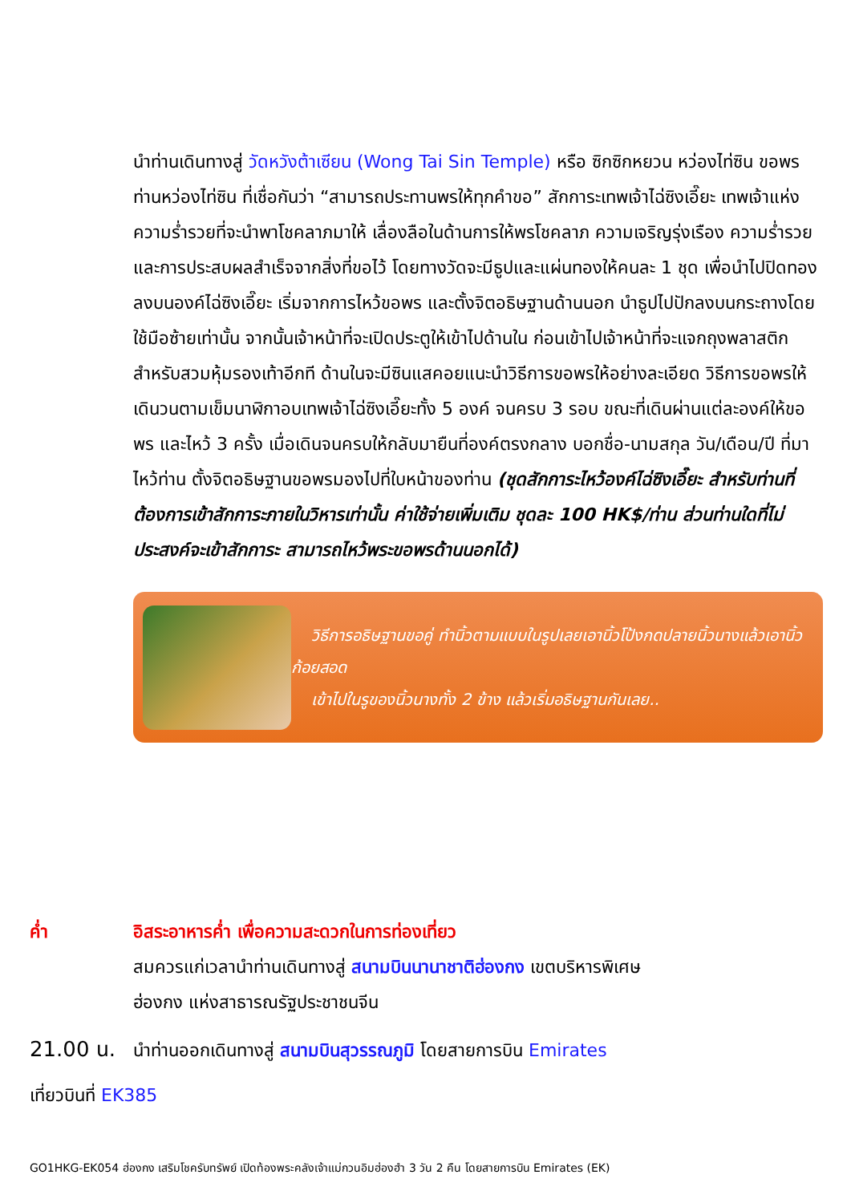นำท่านเดินทางสู่ วัดหวังต้าเซียน (Wong Tai Sin Temple) หรือ ซิกซิกหยวน หว่องไท่ซิน ขอพรท่านหว่องไท่ซิน ที่เชื่อกันว่า “สามารถประทานพรให้ทุกคำขอ” สักการะเทพเจ้าไฉ่ซิงเอี๊ยะ เทพเจ้าแห่งความร่ำรวยที่จะนำพาโชคลาภมาให้ เลื่องลือในด้านการให้พรโชคลาภ ความเจริญรุ่งเรือง ความร่ำรวย และการประสบผลสำเร็จจากสิ่งที่ขอไว้ โดยทางวัดจะมีธูปและแผ่นทองให้คนละ 1 ชุด เพื่อนำไปปิดทองลงบนองค์ไฉ่ซิงเอี๊ยะ เริ่มจากการไหว้ขอพร และตั้งจิตอธิษฐานด้านนอก นำธูปไปปักลงบนกระถางโดยใช้มือซ้ายเท่านั้น จากนั้นเจ้าหน้าที่จะเปิดประตูให้เข้าไปด้านใน ก่อนเข้าไปเจ้าหน้าที่จะแจกถุงพลาสติกสำหรับสวมหุ้มรองเท้าอีกที ด้านในจะมีซินแสคอยแนะนำวิธีการขอพรให้อย่างละเอียด วิธีการขอพรให้เดินวนตามเข็มนาฬิกาอบเทพเจ้าไฉ่ซิงเอี๊ยะทั้ง 5 องค์ จนครบ 3 รอบ ขณะที่เดินผ่านแต่ละองค์ให้ขอพร และไหว้ 3 ครั้ง เมื่อเดินจนครบให้กลับมายืนที่องค์ตรงกลาง บอกชื่อ-นามสกุล วัน/เดือน/ปี ที่มาไหว้ท่าน ตั้งจิตอธิษฐานขอพรมองไปที่ใบหน้าของท่าน (ชุดสักการะไหว้องค์ไฉ่ซิงเอี๊ยะ สำหรับท่านที่ต้องการเข้าสักการะภายในวิหารเท่านั้น ค่าใช้จ่ายเพิ่มเติม ชุดละ 100 HK$/ท่าน ส่วนท่านใดที่ไม่ประสงค์จะเข้าสักการะ สามารถไหว้พระขอพรด้านนอกได้)
วิธีการอธิษฐานขอคู่ ทำนิ้วตามแบบในรูปเลยเอานิ้วโป้งกดปลายนิ้วนางแล้วเอานิ้วก้อยสอด
เข้าไปในรูของนิ้วนางทั้ง 2 ข้าง แล้วเริ่มอธิษฐานกันเลย..
ค่ำ อิสระอาหารค่ำ เพื่อความสะดวกในการท่องเที่ยว
สมควรแก่เวลานำท่านเดินทางสู่ สนามบินนานาชาติฮ่องกง เขตบริหารพิเศษ
ฮ่องกง แห่งสาธารณรัฐประชาชนจีน
21.00 น. นำท่านออกเดินทางสู่ สนามบินสุวรรณภูมิ โดยสายการบิน Emirates
เที่ยวบินที่ EK385
GO1HKG-EK054 ฮ่องกง เสริมโชครับทรัพย์ เปิดท้องพระคลังเจ้าแม่กวนอิมฮ่องฮำ 3 วัน 2 คืน โดยสายการบิน Emirates (EK)